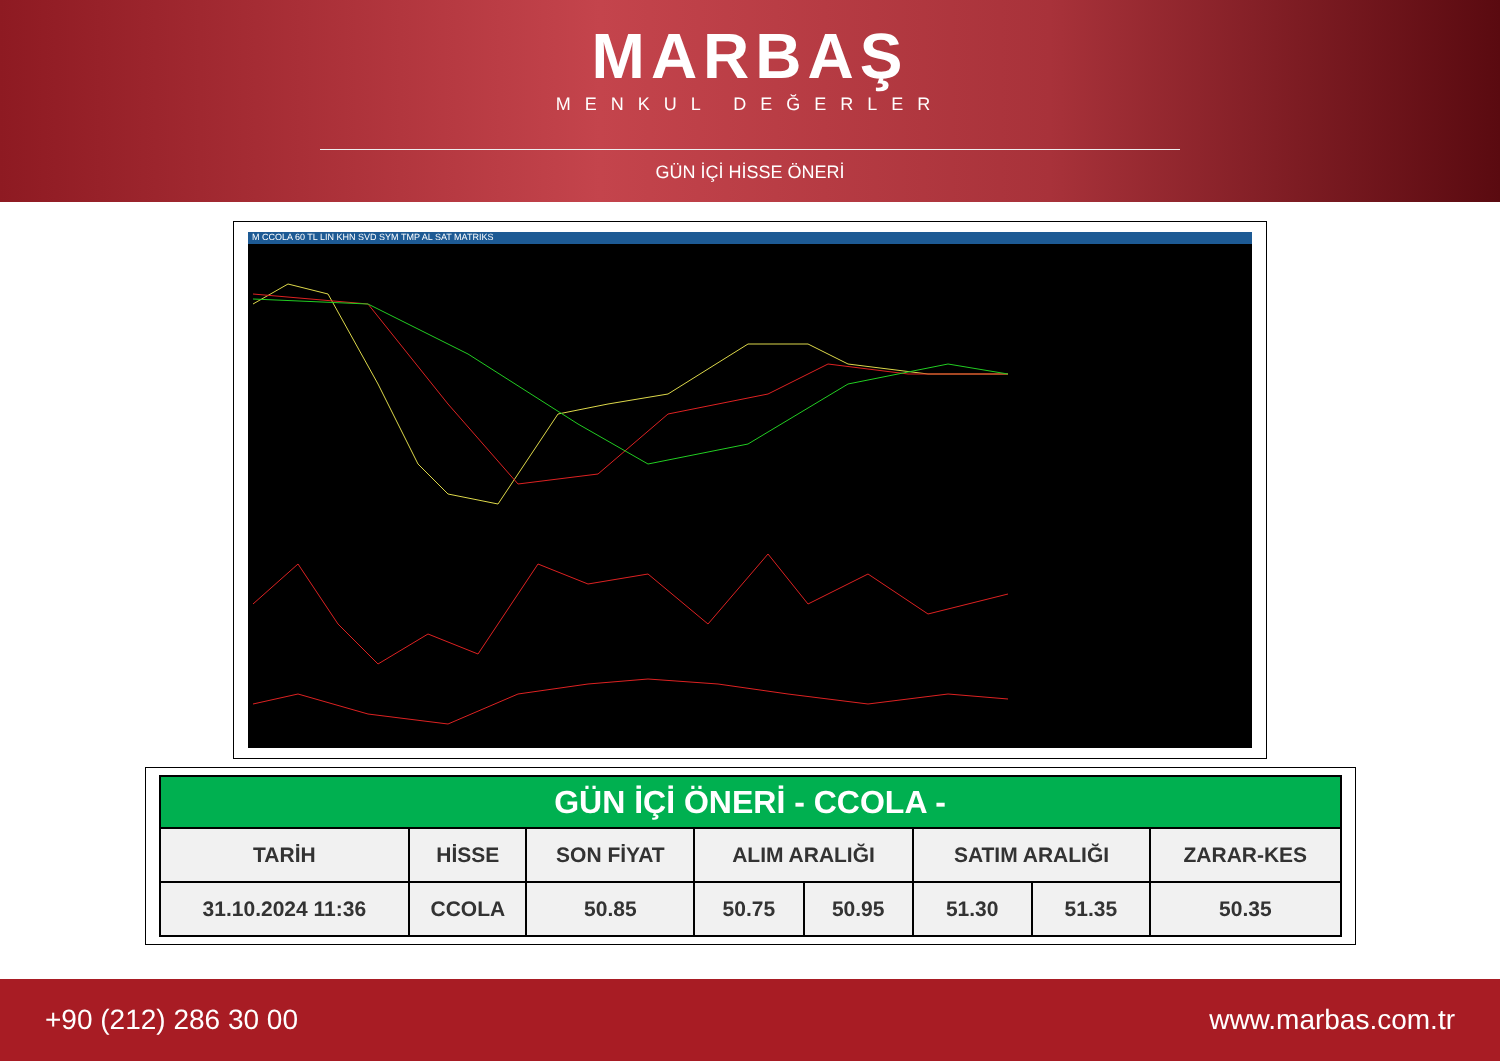MARBAŞ
MENKUL DEĞERLER
GÜN İÇİ HİSSE ÖNERİ
M CCOLA 60 TL LIN KHN SVD SYM TMP AL SAT MATRIKS
| GÜN İÇİ ÖNERİ - CCOLA - | | | | | | | |
| --- | --- | --- | --- | --- | --- | --- | --- |
| TARİH | HİSSE | SON FİYAT | ALIM ARALIĞI | | SATIM ARALIĞI | | ZARAR-KES |
| 31.10.2024 11:36 | CCOLA | 50.85 | 50.75 | 50.95 | 51.30 | 51.35 | 50.35 |
+90 (212) 286 30 00 www.marbas.com.tr